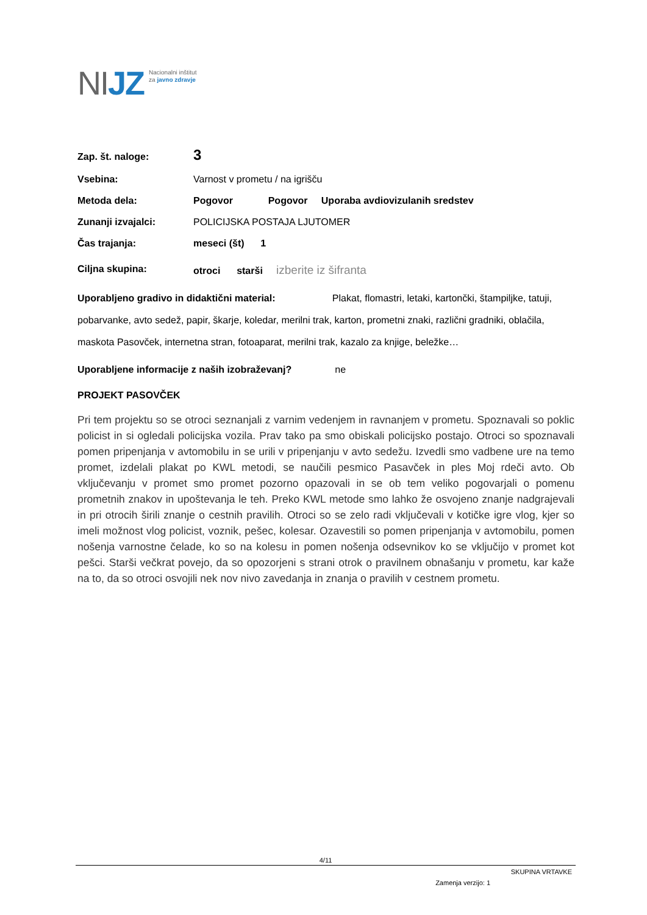NIJZ
Nacionalni inštitut
za javno zdravje
Zap. št. naloge:
3
Vsebina: Varnost v prometu / na igrišču
Metoda dela: Pogovor Pogovor Uporaba avdiovizulanih sredstev
Zunanji izvajalci: POLICIJSKA POSTAJA LJUTOMER
Čas trajanja: meseci (št) 1
Ciljna skupina: otroci starši izberite iz šifranta
Uporabljeno gradivo in didaktični material: Plakat, flomastri, letaki, kartončki, štampiljke, tatuji, pobarvanke, avto sedež, papir, škarje, koledar, merilni trak, karton, prometni znaki, različni gradniki, oblačila, maskota Pasovček, internetna stran, fotoaparat, merilni trak, kazalo za knjige, beležke…
Uporabljene informacije z naših izobraževanj? ne
PROJEKT PASOVČEK
Pri tem projektu so se otroci seznanjali z varnim vedenjem in ravnanjem v prometu. Spoznavali so poklic policist in si ogledali policijska vozila. Prav tako pa smo obiskali policijsko postajo. Otroci so spoznavali pomen pripenjanja v avtomobilu in se urili v pripenjanju v avto sedežu. Izvedli smo vadbene ure na temo promet, izdelali plakat po KWL metodi, se naučili pesmico Pasavček in ples Moj rdeči avto. Ob vključevanju v promet smo promet pozorno opazovali in se ob tem veliko pogovarjali o pomenu prometnih znakov in upoštevanja le teh. Preko KWL metode smo lahko že osvojeno znanje nadgrajevali in pri otrocih širili znanje o cestnih pravilih. Otroci so se zelo radi vključevali v kotičke igre vlog, kjer so imeli možnost vlog policist, voznik, pešec, kolesar. Ozavestili so pomen pripenjanja v avtomobilu, pomen nošenja varnostne čelade, ko so na kolesu in pomen nošenja odsevnikov ko se vključijo v promet kot pešci. Starši večkrat povejo, da so opozorjeni s strani otrok o pravilnem obnašanju v prometu, kar kaže na to, da so otroci osvojili nek nov nivo zavedanja in znanja o pravilih v cestnem prometu.
4/11
SKUPINA VRTAVKE
Zamenja verzijo: 1